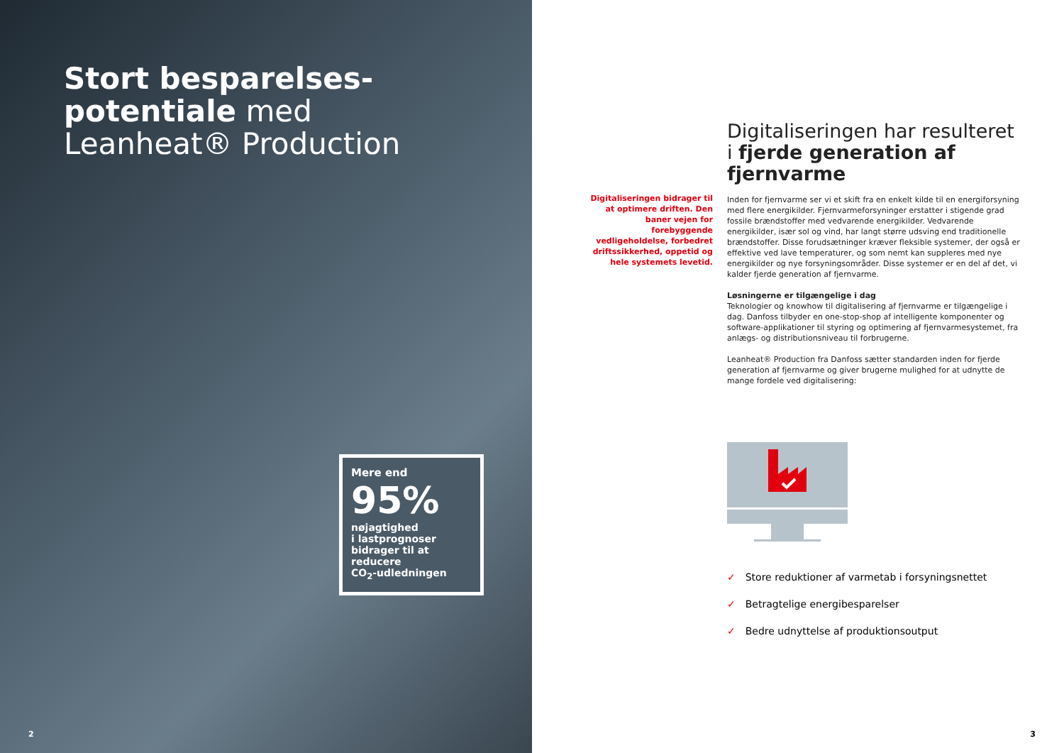Stort besparelses-
potentiale med
Leanheat® Production
Mere end
95%
nøjagtighed
i lastprognoser
bidrager til at reducere
CO<sub>2</sub>-udledningen
2
Digitaliseringen bidrager til at optimere driften. Den baner vejen for forebyggende vedligeholdelse, forbedret driftssikkerhed, oppetid og hele systemets levetid.
Digitaliseringen har resulteret i fjerde generation af fjernvarme
Inden for fjernvarme ser vi et skift fra en enkelt kilde til en energiforsyning med flere energikilder. Fjernvarmeforsyninger erstatter i stigende grad fossile brændstoffer med vedvarende energikilder. Vedvarende energikilder, især sol og vind, har langt større udsving end traditionelle brændstoffer. Disse forudsætninger kræver fleksible systemer, der også er effektive ved lave temperaturer, og som nemt kan suppleres med nye energikilder og nye forsyningsområder. Disse systemer er en del af det, vi kalder fjerde generation af fjernvarme.
Løsningerne er tilgængelige i dag
Teknologier og knowhow til digitalisering af fjernvarme er tilgængelige i dag. Danfoss tilbyder en one-stop-shop af intelligente komponenter og software-applikationer til styring og optimering af fjernvarmesystemet, fra anlægs- og distributionsniveau til forbrugerne.
Leanheat® Production fra Danfoss sætter standarden inden for fjerde generation af fjernvarme og giver brugerne mulighed for at udnytte de mange fordele ved digitalisering:
✓ Store reduktioner af varmetab i forsyningsnettet
✓ Betragtelige energibesparelser
✓ Bedre udnyttelse af produktionsoutput
3